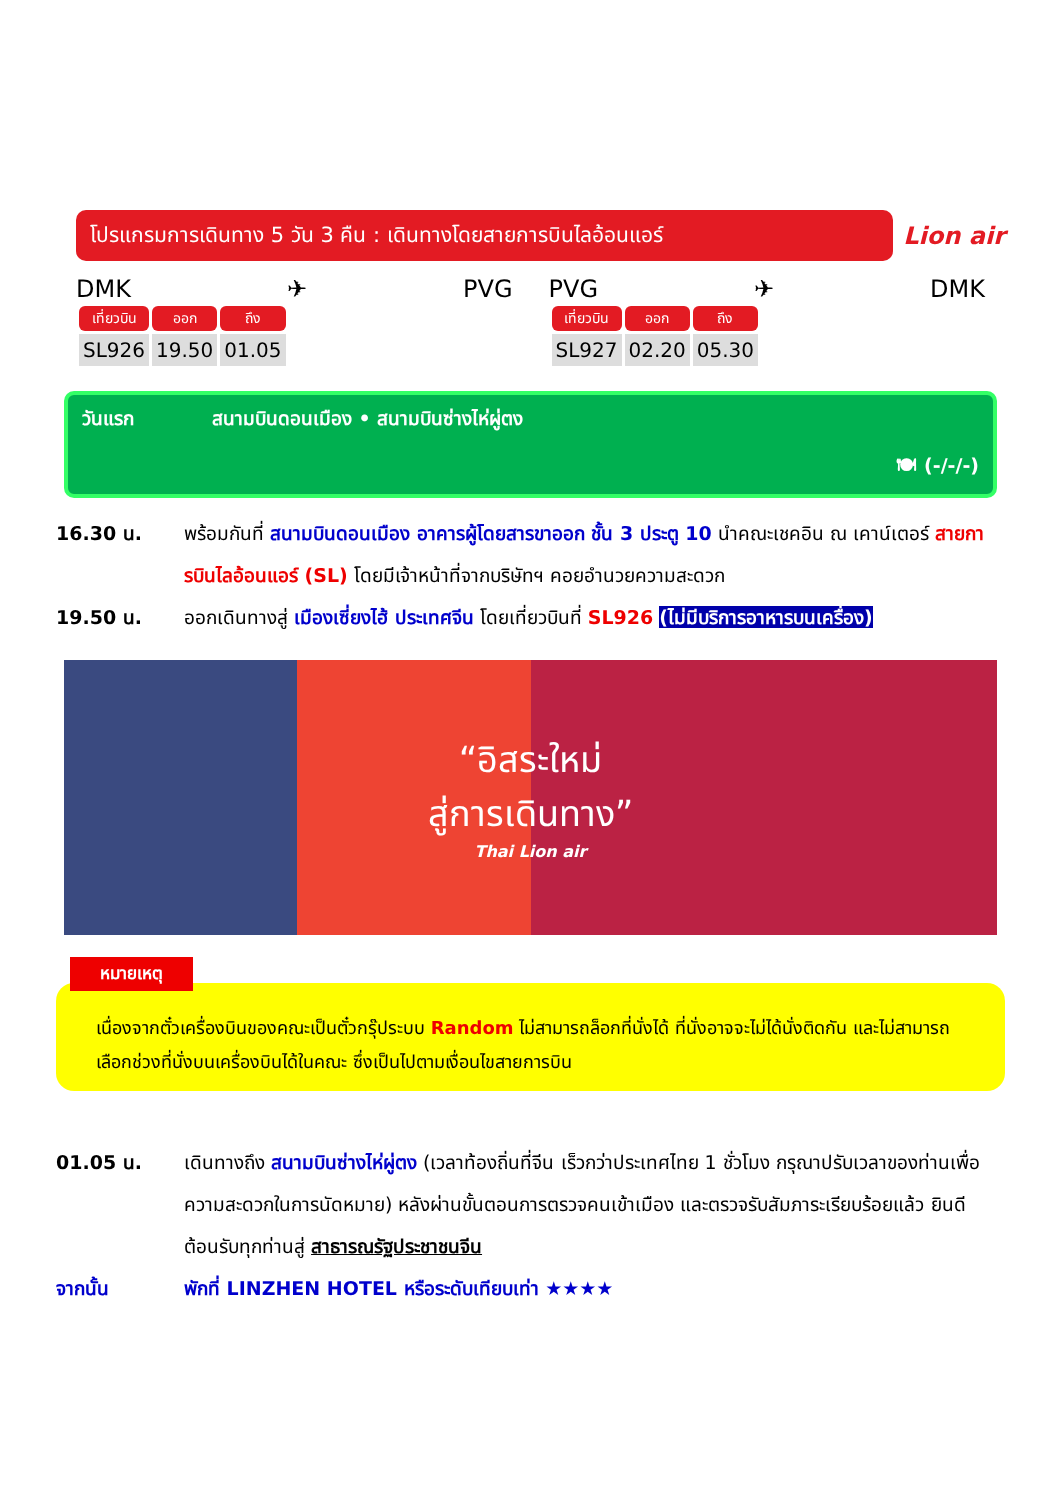โปรแกรมการเดินทาง 5 วัน 3 คืน : เดินทางโดยสายการบินไลอ้อนแอร์
Lion air
DMK ✈ PVG
| เที่ยวบิน | ออก | ถึง |
| --- | --- | --- |
| SL926 | 19.50 | 01.05 |
PVG ✈ DMK
| เที่ยวบิน | ออก | ถึง |
| --- | --- | --- |
| SL927 | 02.20 | 05.30 |
วันแรก สนามบินดอนเมือง • สนามบินซ่างไห่ผู่ตง
🍽 (-/-/-)
16.30 น. พร้อมกันที่ สนามบินดอนเมือง อาคารผู้โดยสารขาออก ชั้น 3 ประตู 10 นำคณะเชคอิน ณ เคาน์เตอร์ สายการบินไลอ้อนแอร์ (SL) โดยมีเจ้าหน้าที่จากบริษัทฯ คอยอำนวยความสะดวก
19.50 น. ออกเดินทางสู่ เมืองเซี่ยงไฮ้ ประเทศจีน โดยเที่ยวบินที่ SL926 (ไม่มีบริการอาหารบนเครื่อง)
“อิสระใหม่
สู่การเดินทาง”
Thai Lion air
หมายเหตุ
เนื่องจากตั๋วเครื่องบินของคณะเป็นตั๋วกรุ๊ประบบ Random ไม่สามารถล็อกที่นั่งได้ ที่นั่งอาจจะไม่ได้นั่งติดกัน และไม่สามารถเลือกช่วงที่นั่งบนเครื่องบินได้ในคณะ ซึ่งเป็นไปตามเงื่อนไขสายการบิน
01.05 น. เดินทางถึง สนามบินซ่างไห่ผู่ตง (เวลาท้องถิ่นที่จีน เร็วกว่าประเทศไทย 1 ชั่วโมง กรุณาปรับเวลาของท่านเพื่อความสะดวกในการนัดหมาย) หลังผ่านขั้นตอนการตรวจคนเข้าเมือง และตรวจรับสัมภาระเรียบร้อยแล้ว ยินดีต้อนรับทุกท่านสู่ สาธารณรัฐประชาชนจีน
จากนั้น พักที่ LINZHEN HOTEL หรือระดับเทียบเท่า ★★★★